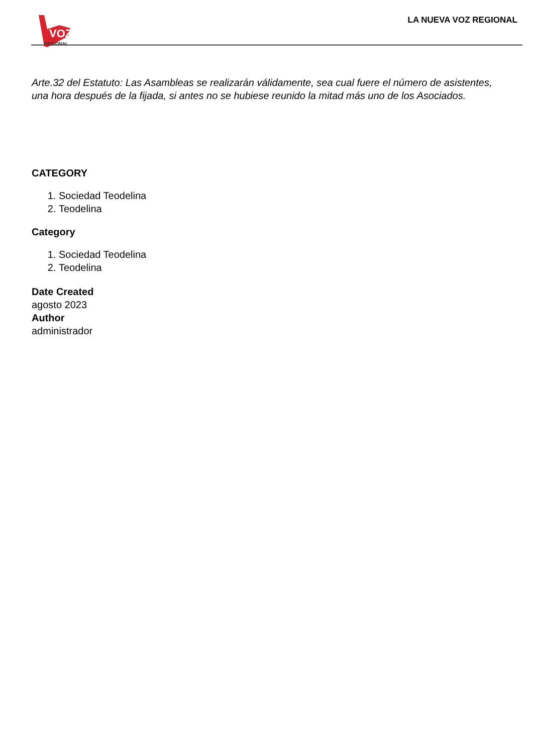VOZ
REGIONAL
LA NUEVA VOZ REGIONAL
Arte.32 del Estatuto: Las Asambleas se realizarán válidamente, sea cual fuere el número de asistentes, una hora después de la fijada, si antes no se hubiese reunido la mitad más uno de los Asociados.
CATEGORY
1. Sociedad Teodelina
2. Teodelina
Category
1. Sociedad Teodelina
2. Teodelina
Date Created
agosto 2023
Author
administrador